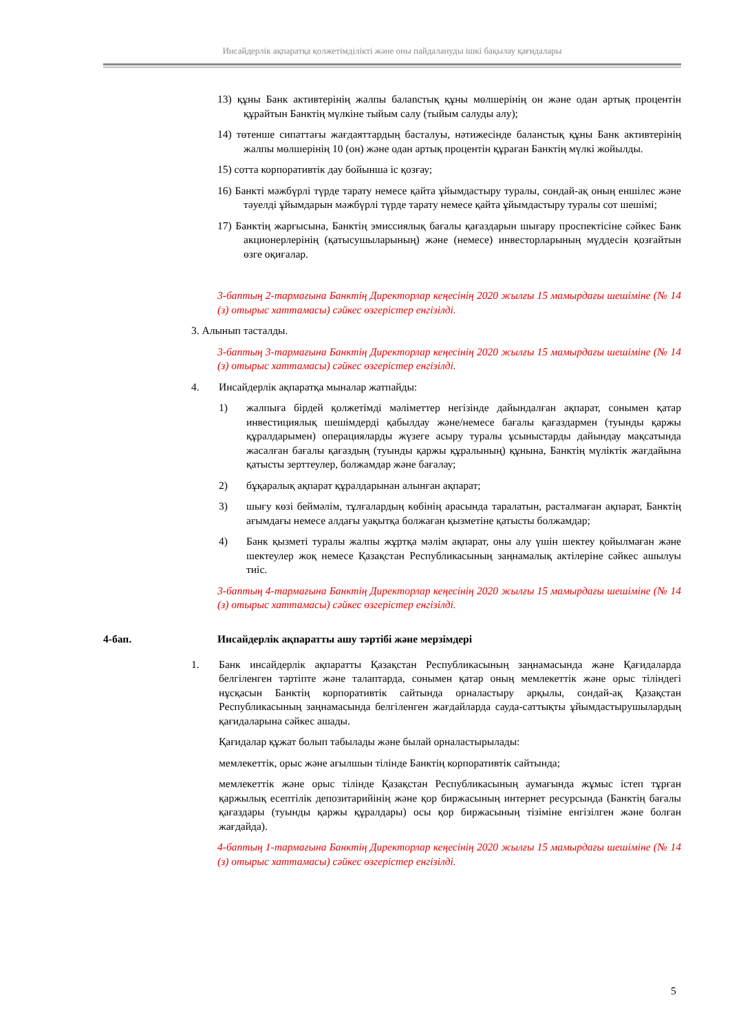Инсайдерлік ақпаратқа қолжетімділікті және оны пайдалануды ішкі бақылау қағидалары
13) құны Банк активтерінің жалпы балanстық құны мөлшерінің он және одан артық процентін құрайтын Банктің мүлкіне тыйым салу (тыйым салуды алу);
14) төтенше сипаттағы жағдаяттардың басталуы, нәтижесінде балaнстық құны Банк активтерінің жалпы мөлшерінің 10 (он) және одан артық процентін құраған Банктің мүлкі жойылды.
15) сотта корпоративтік дау бойынша іс қозғау;
16) Банкті мәжбүрлі түрде тарату немесе қайта ұйымдастыру туралы, сондай-ақ оның еншілес және тәуелді ұйымдарын мәжбүрлі түрде тарату немесе қайта ұйымдастыру туралы сот шешімі;
17) Банктің жарғысына, Банктің эмиссиялық бағалы қағаздарын шығару проспектісіне сәйкес Банк акционерлерінің (қатысушыларының) және (немесе) инвесторларының мүддесін қозғайтын өзге оқиғалар.
3-баптың 2-тармағына Банктің Директорлар кеңесінің 2020 жылғы 15 мамырдағы шешіміне (№ 14 (з) отырыс хаттамасы) сәйкес өзгерістер енгізілді.
3. Алынып тасталды.
3-баптың 3-тармағына Банктің Директорлар кеңесінің 2020 жылғы 15 мамырдағы шешіміне (№ 14 (з) отырыс хаттамасы) сәйкес өзгерістер енгізілді.
4. Инсайдерлік ақпаратқа мыналар жатпайды:
1) жалпыға бірдей қолжетімді мәліметтер негізінде дайындалған ақпарат, сонымен қатар инвестициялық шешімдерді қабылдау және/немесе бағалы қағаздармен (туынды қаржы құралдарымен) операцияларды жүзеге асыру туралы ұсыныстарды дайындау мақсатында жасалған бағалы қағаздың (туынды қаржы құралының) құнына, Банктің мүліктік жағдайына қатысты зерттеулер, болжамдар және бағалау;
2) бұқаралық ақпарат құралдарынан алынған ақпарат;
3) шығу көзі беймәлім, тұлғалардың көбінің арасында таралатын, расталмаған ақпарат, Банктің ағымдағы немесе алдағы уақытқа болжаған қызметіне қатысты болжамдар;
4) Банк қызметі туралы жалпы жұртқа мәлім ақпарат, оны алу үшін шектеу қойылмаған және шектеулер жоқ немесе Қазақстан Республикасының заңнамалық актілеріне сәйкес ашылуы тиіс.
3-баптың 4-тармағына Банктің Директорлар кеңесінің 2020 жылғы 15 мамырдағы шешіміне (№ 14 (з) отырыс хаттамасы) сәйкес өзгерістер енгізілді.
4-бап. Инсайдерлік ақпаратты ашу тәртібі және мерзімдері
1. Банк инсайдерлік ақпаратты Қазақстан Республикасының заңнамасында және Қағидаларда белгіленген тәртіпте және талаптарда, сонымен қатар оның мемлекеттік және орыс тіліндегі нұсқасын Банктің корпоративтік сайтында орналастыру арқылы, сондай-ақ Қазақстан Республикасының заңнамасында белгіленген жағдайларда сауда-саттықты ұйымдастырушылардың қағидаларына сәйкес ашады.
Қағидалар құжат болып табылады және былай орналастырылады:
мемлекеттік, орыс және ағылшын тілінде Банктің корпоративтік сайтында;
мемлекеттік және орыс тілінде Қазақстан Республикасының аумағында жұмыс істеп тұрған қаржылық есептілік депозитарийінің және қор биржасының интернет ресурсында (Банктің бағалы қағаздары (туынды қаржы құралдары) осы қор биржасының тізіміне енгізілген және болған жағдайда).
4-баптың 1-тармағына Банктің Директорлар кеңесінің 2020 жылғы 15 мамырдағы шешіміне (№ 14 (з) отырыс хаттамасы) сәйкес өзгерістер енгізілді.
5